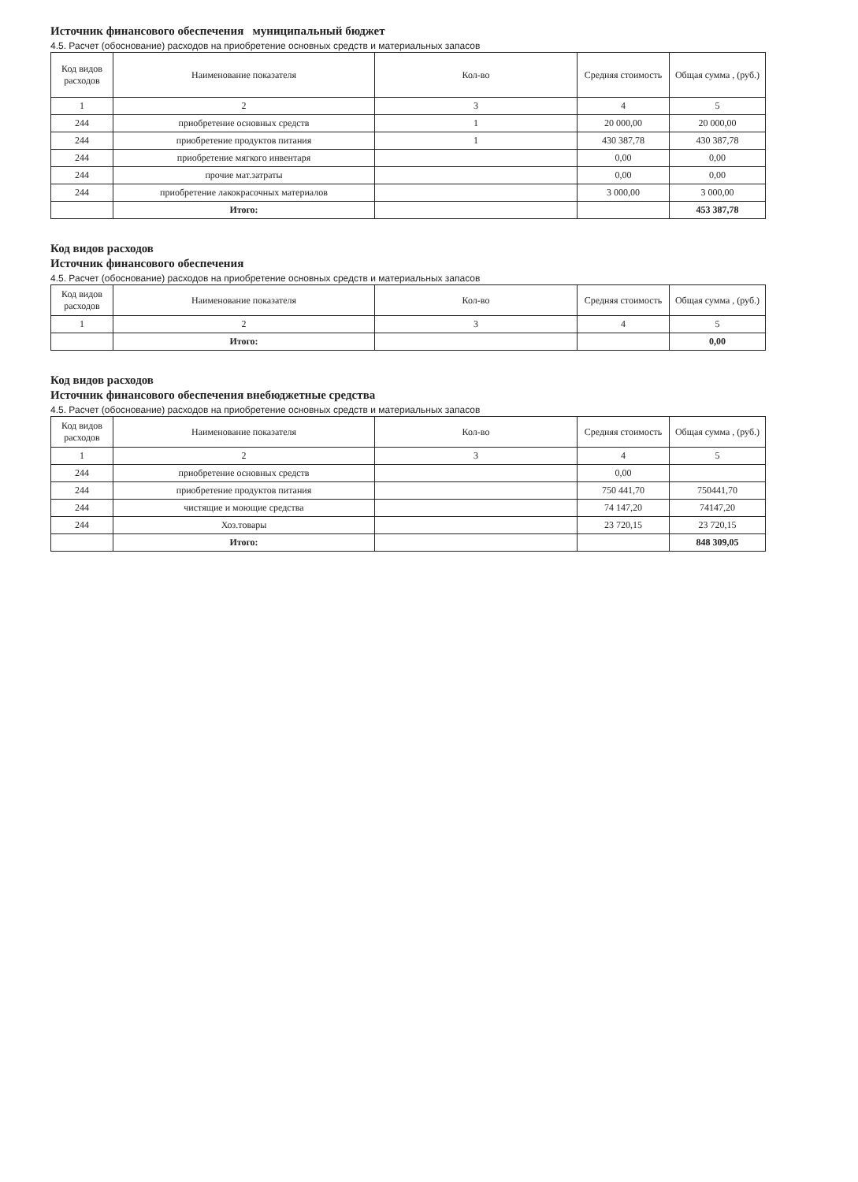Источник финансового обеспечения муниципальный бюджет
4.5. Расчет (обоснование) расходов на приобретение основных средств и материальных запасов
| Код видов расходов | Наименование показателя | Кол-во | Средняя стоимость | Общая сумма , (руб.) |
| --- | --- | --- | --- | --- |
| 1 | 2 | 3 | 4 | 5 |
| 244 | приобретение основных средств | 1 | 20 000,00 | 20 000,00 |
| 244 | приобретение продуктов питания | 1 | 430 387,78 | 430 387,78 |
| 244 | приобретение мягкого инвентаря | | 0,00 | 0,00 |
| 244 | прочие мат.затраты | | 0,00 | 0,00 |
| 244 | приобретение лакокрасочных материалов | | 3 000,00 | 3 000,00 |
| | Итого: | | | 453 387,78 |
Код видов расходов
Источник финансового обеспечения
4.5. Расчет (обоснование) расходов на приобретение основных средств и материальных запасов
| Код видов расходов | Наименование показателя | Кол-во | Средняя стоимость | Общая сумма , (руб.) |
| --- | --- | --- | --- | --- |
| 1 | 2 | 3 | 4 | 5 |
| | Итого: | | | 0,00 |
Код видов расходов
Источник финансового обеспечения внебюджетные средства
4.5. Расчет (обоснование) расходов на приобретение основных средств и материальных запасов
| Код видов расходов | Наименование показателя | Кол-во | Средняя стоимость | Общая сумма , (руб.) |
| --- | --- | --- | --- | --- |
| 1 | 2 | 3 | 4 | 5 |
| 244 | приобретение основных средств | | 0,00 | |
| 244 | приобретение продуктов питания | | 750 441,70 | 750441,70 |
| 244 | чистящие и моющие средства | | 74 147,20 | 74147,20 |
| 244 | Хоз.товары | | 23 720,15 | 23 720,15 |
| | Итого: | | | 848 309,05 |